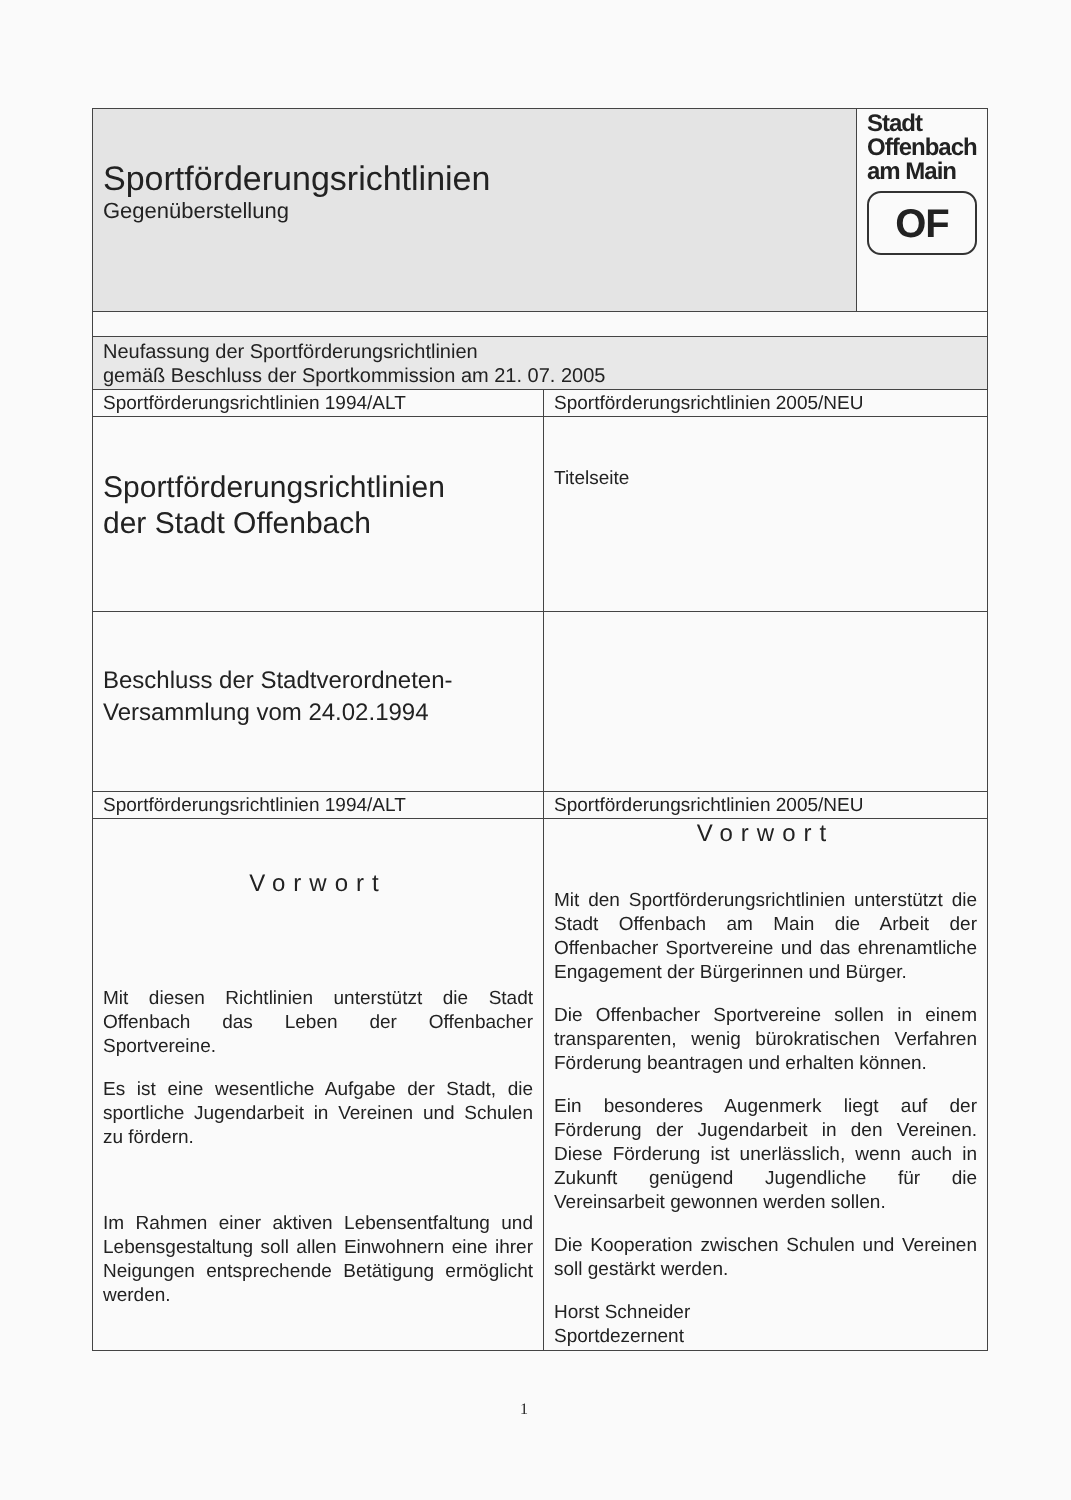| Sportförderungsrichtlinien Gegenüberstellung | | Stadt Offenbach am Main OF |
| Neufassung der Sportförderungsrichtlinien gemäß Beschluss der Sportkommission am 21. 07. 2005 | | |
| Sportförderungsrichtlinien 1994/ALT | Sportförderungsrichtlinien 2005/NEU | |
| Sportförderungsrichtlinien der Stadt Offenbach | Titelseite | |
| Beschluss der Stadtverordneten- Versammlung vom 24.02.1994 | | |
| Sportförderungsrichtlinien 1994/ALT | Sportförderungsrichtlinien 2005/NEU | |
| Vorwort Mit diesen Richtlinien unterstützt die Stadt Offenbach das Leben der Offenbacher Sportvereine. Es ist eine wesentliche Aufgabe der Stadt, die sportliche Jugendarbeit in Vereinen und Schulen zu fördern. Im Rahmen einer aktiven Lebensentfaltung und Lebensgestaltung soll allen Einwohnern eine ihrer Neigungen entsprechende Betätigung ermöglicht werden. | Vorwort Mit den Sportförderungsrichtlinien unterstützt die Stadt Offenbach am Main die Arbeit der Offenbacher Sportvereine und das ehrenamtliche Engagement der Bürgerinnen und Bürger. Die Offenbacher Sportvereine sollen in einem transparenten, wenig bürokratischen Verfahren Förderung beantragen und erhalten können. Ein besonderes Augenmerk liegt auf der Förderung der Jugendarbeit in den Vereinen. Diese Förderung ist unerlässlich, wenn auch in Zukunft genügend Jugendliche für die Vereinsarbeit gewonnen werden sollen. Die Kooperation zwischen Schulen und Vereinen soll gestärkt werden. Horst Schneider Sportdezernent | |
1